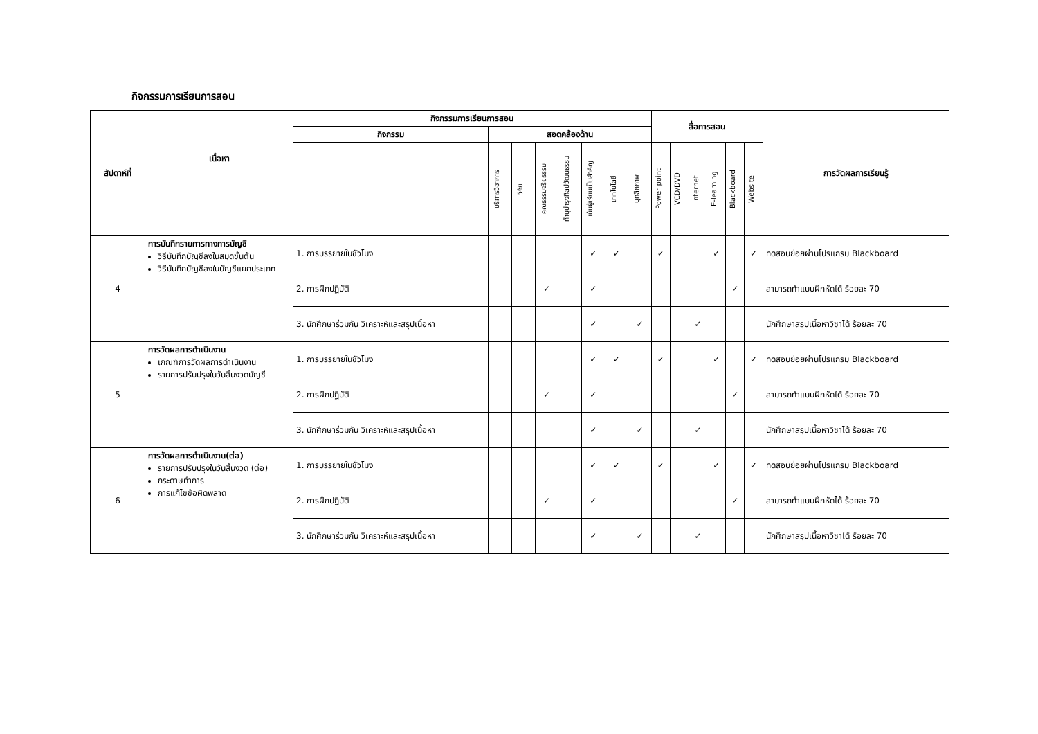กิจกรรมการเรียนการสอน
| สัปดาห์ที่ | เนื้อหา | กิจกรรมการเรียนการสอน | | | | | | | | สื่อการสอน | | | | | | การวัดผลการเรียนรู้ |
| --- | --- | --- | --- | --- | --- | --- | --- | --- | --- | --- | --- | --- | --- | --- | --- | --- |
| | | กิจกรรม | สอดคล้องด้าน | | | | | | | | | | | | | |
| | | | บริการวิชาการ | วิจัย | คุณธรรมจริยธรรม | ทำนุบำรุงศิลปวัฒนธรรม | เน้นผู้เรียนเป็นสำคัญ | เทคโนโลยี | บุคลิกภาพ | Power point | VCD/DVD | Internet | E-learning | Blackboard | Website | |
| 4 | การบันทึกรายการทางการบัญชี วิธีบันทึกบัญชีลงในสมุดขั้นต้น วิธีบันทึกบัญชีลงในบัญชีแยกประเภท | 1. การบรรยายในชั่วโมง | | | | | ✓ | ✓ | | ✓ | | | ✓ | | ✓ | ทดสอบย่อยผ่านโปรแกรม Blackboard |
| | | 2. การฝึกปฏิบัติ | | | ✓ | | ✓ | | | | | | | ✓ | | สามารถทำแบบฝึกหัดได้ ร้อยละ 70 |
| | | 3. นักศึกษาร่วมกัน วิเคราะห์และสรุปเนื้อหา | | | | | ✓ | | ✓ | | | ✓ | | | | นักศึกษาสรุปเนื้อหาวิชาได้ ร้อยละ 70 |
| 5 | การวัดผลการดำเนินงาน เกณฑ์การวัดผลการดำเนินงาน รายการปรับปรุงในวันสิ้นงวดบัญชี | 1. การบรรยายในชั่วโมง | | | | | ✓ | ✓ | | ✓ | | | ✓ | | ✓ | ทดสอบย่อยผ่านโปรแกรม Blackboard |
| | | 2. การฝึกปฏิบัติ | | | ✓ | | ✓ | | | | | | | ✓ | | สามารถทำแบบฝึกหัดได้ ร้อยละ 70 |
| | | 3. นักศึกษาร่วมกัน วิเคราะห์และสรุปเนื้อหา | | | | | ✓ | | ✓ | | | ✓ | | | | นักศึกษาสรุปเนื้อหาวิชาได้ ร้อยละ 70 |
| 6 | การวัดผลการดำเนินงาน(ต่อ) รายการปรับปรุงในวันสิ้นงวด (ต่อ) กระดาษทำการ การแก้ไขข้อผิดพลาด | 1. การบรรยายในชั่วโมง | | | | | ✓ | ✓ | | ✓ | | | ✓ | | ✓ | ทดสอบย่อยผ่านโปรแกรม Blackboard |
| | | 2. การฝึกปฏิบัติ | | | ✓ | | ✓ | | | | | | | ✓ | | สามารถทำแบบฝึกหัดได้ ร้อยละ 70 |
| | | 3. นักศึกษาร่วมกัน วิเคราะห์และสรุปเนื้อหา | | | | | ✓ | | ✓ | | | ✓ | | | | นักศึกษาสรุปเนื้อหาวิชาได้ ร้อยละ 70 |